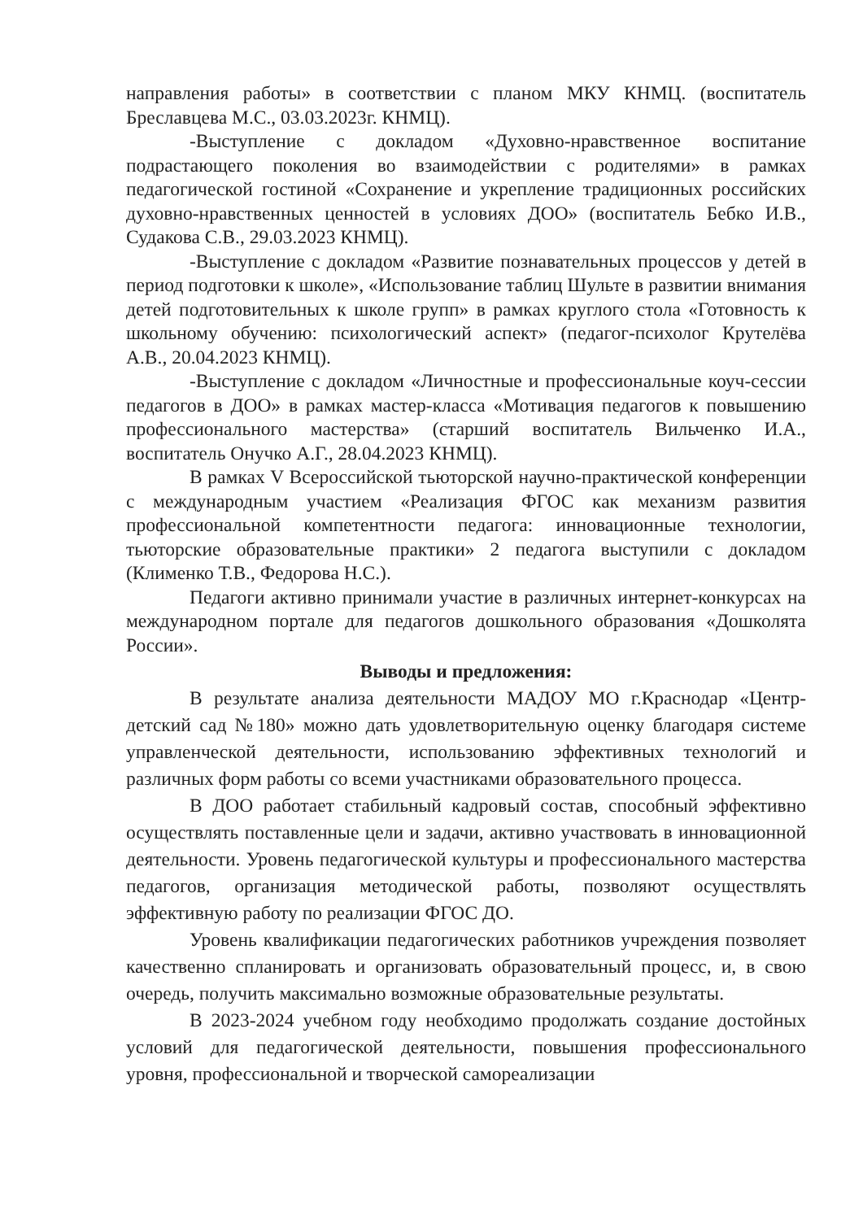направления работы» в соответствии с планом МКУ КНМЦ. (воспитатель Бреславцева М.С., 03.03.2023г. КНМЦ).
-Выступление с докладом «Духовно-нравственное воспитание подрастающего поколения во взаимодействии с родителями» в рамках педагогической гостиной «Сохранение и укрепление традиционных российских духовно-нравственных ценностей в условиях ДОО» (воспитатель Бебко И.В., Судакова С.В., 29.03.2023 КНМЦ).
-Выступление с докладом «Развитие познавательных процессов у детей в период подготовки к школе», «Использование таблиц Шульте в развитии внимания детей подготовительных к школе групп» в рамках круглого стола «Готовность к школьному обучению: психологический аспект» (педагог-психолог Крутелёва А.В., 20.04.2023 КНМЦ).
-Выступление с докладом «Личностные и профессиональные коуч-сессии педагогов в ДОО» в рамках мастер-класса «Мотивация педагогов к повышению профессионального мастерства» (старший воспитатель Вильченко И.А., воспитатель Онучко А.Г., 28.04.2023 КНМЦ).
В рамках V Всероссийской тьюторской научно-практической конференции с международным участием «Реализация ФГОС как механизм развития профессиональной компетентности педагога: инновационные технологии, тьюторские образовательные практики» 2 педагога выступили с докладом (Клименко Т.В., Федорова Н.С.).
Педагоги активно принимали участие в различных интернет-конкурсах на международном портале для педагогов дошкольного образования «Дошколята России».
Выводы и предложения:
В результате анализа деятельности МАДОУ МО г.Краснодар «Центр-детский сад №180» можно дать удовлетворительную оценку благодаря системе управленческой деятельности, использованию эффективных технологий и различных форм работы со всеми участниками образовательного процесса.
В ДОО работает стабильный кадровый состав, способный эффективно осуществлять поставленные цели и задачи, активно участвовать в инновационной деятельности. Уровень педагогической культуры и профессионального мастерства педагогов, организация методической работы, позволяют осуществлять эффективную работу по реализации ФГОС ДО.
Уровень квалификации педагогических работников учреждения позволяет качественно спланировать и организовать образовательный процесс, и, в свою очередь, получить максимально возможные образовательные результаты.
В 2023-2024 учебном году необходимо продолжать создание достойных условий для педагогической деятельности, повышения профессионального уровня, профессиональной и творческой самореализации